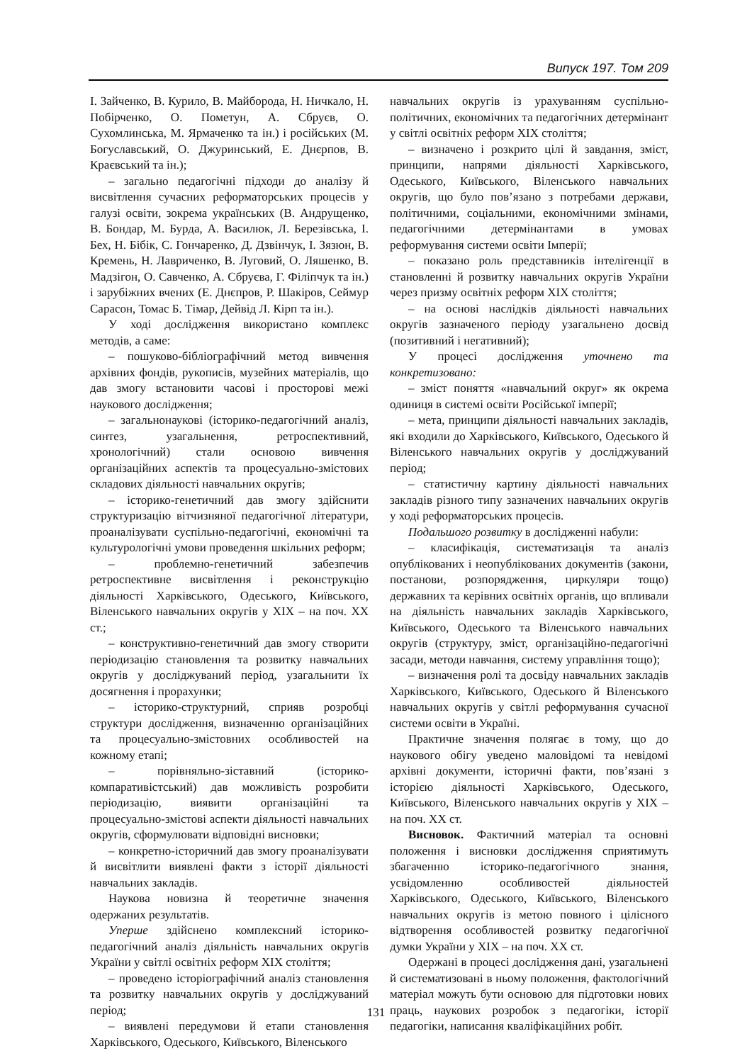Випуск 197. Том 209
І. Зайченко, В. Курило, В. Майборода, Н. Ничкало, Н. Побірченко, О. Пометун, А. Сбруєв, О. Сухомлинська, М. Ярмаченко та ін.) і російських (М. Богуславський, О. Джуринський, Е. Днєрпов, В. Краєвський та ін.);
– загально педагогічні підходи до аналізу й висвітлення сучасних реформаторських процесів у галузі освіти, зокрема українських (В. Андрущенко, В. Бондар, М. Бурда, А. Василюк, Л. Березівська, І. Бех, Н. Бібік, С. Гончаренко, Д. Дзвінчук, І. Зязюн, В. Кремень, Н. Лавриченко, В. Луговий, О. Ляшенко, В. Мадзігон, О. Савченко, А. Сбруєва, Г. Філіпчук та ін.) і зарубіжних вчених (Е. Днєпров, Р. Шакіров, Сеймур Сарасон, Томас Б. Тімар, Дейвід Л. Кірп та ін.).
У ході дослідження використано комплекс методів, а саме:
– пошуково-бібліографічний метод вивчення архівних фондів, рукописів, музейних матеріалів, що дав змогу встановити часові і просторові межі наукового дослідження;
– загальнонаукові (історико-педагогічний аналіз, синтез, узагальнення, ретроспективний, хронологічний) стали основою вивчення організаційних аспектів та процесуально-змістових складових діяльності навчальних округів;
– історико-генетичний дав змогу здійснити структуризацію вітчизняної педагогічної літератури, проаналізувати суспільно-педагогічні, економічні та культурологічні умови проведення шкільних реформ;
– проблемно-генетичний забезпечив ретроспективне висвітлення і реконструкцію діяльності Харківського, Одеського, Київського, Віленського навчальних округів у ХІХ – на поч. ХХ ст.;
– конструктивно-генетичний дав змогу створити періодизацію становлення та розвитку навчальних округів у досліджуваний період, узагальнити їх досягнення і прорахунки;
– історико-структурний, сприяв розробці структури дослідження, визначенню організаційних та процесуально-змістовних особливостей на кожному етапі;
– порівняльно-зіставний (історико-компаративістський) дав можливість розробити періодизацію, виявити організаційні та процесуально-змістові аспекти діяльності навчальних округів, сформулювати відповідні висновки;
– конкретно-історичний дав змогу проаналізувати й висвітлити виявлені факти з історії діяльності навчальних закладів.
Наукова новизна й теоретичне значення одержаних результатів.
Уперше здійснено комплексний історико-педагогічний аналіз діяльність навчальних округів України у світлі освітніх реформ ХІХ століття;
– проведено історіографічний аналіз становлення та розвитку навчальних округів у досліджуваний період;
– виявлені передумови й етапи становлення Харківського, Одеського, Київського, Віленського
навчальних округів із урахуванням суспільно-політичних, економічних та педагогічних детермінант у світлі освітніх реформ ХІХ століття;
– визначено і розкрито цілі й завдання, зміст, принципи, напрями діяльності Харківського, Одеського, Київського, Віленського навчальних округів, що було пов’язано з потребами держави, політичними, соціальними, економічними змінами, педагогічними детермінантами в умовах реформування системи освіти Імперії;
– показано роль представників інтелігенції в становленні й розвитку навчальних округів України через призму освітніх реформ ХІХ століття;
– на основі наслідків діяльності навчальних округів зазначеного періоду узагальнено досвід (позитивний і негативний);
У процесі дослідження уточнено та конкретизовано:
– зміст поняття «навчальний округ» як окрема одиниця в системі освіти Російської імперії;
– мета, принципи діяльності навчальних закладів, які входили до Харківського, Київського, Одеського й Віленського навчальних округів у досліджуваний період;
– статистичну картину діяльності навчальних закладів різного типу зазначених навчальних округів у ході реформаторських процесів.
Подальшого розвитку в дослідженні набули:
– класифікація, систематизація та аналіз опублікованих і неопублікованих документів (закони, постанови, розпорядження, циркуляри тощо) державних та керівних освітніх органів, що впливали на діяльність навчальних закладів Харківського, Київського, Одеського та Віленського навчальних округів (структуру, зміст, організаційно-педагогічні засади, методи навчання, систему управління тощо);
– визначення ролі та досвіду навчальних закладів Харківського, Київського, Одеського й Віленського навчальних округів у світлі реформування сучасної системи освіти в Україні.
Практичне значення полягає в тому, що до наукового обігу уведено маловідомі та невідомі архівні документи, історичні факти, пов’язані з історією діяльності Харківського, Одеського, Київського, Віленського навчальних округів у ХІХ – на поч. ХХ ст.
Висновок. Фактичний матеріал та основні положення і висновки дослідження сприятимуть збагаченню історико-педагогічного знання, усвідомленню особливостей діяльностей Харківського, Одеського, Київського, Віленського навчальних округів із метою повного і цілісного відтворення особливостей розвитку педагогічної думки України у ХІХ – на поч. ХХ ст.
Одержані в процесі дослідження дані, узагальнені й систематизовані в ньому положення, фактологічний матеріал можуть бути основою для підготовки нових праць, наукових розробок з педагогіки, історії педагогіки, написання кваліфікаційних робіт.
131